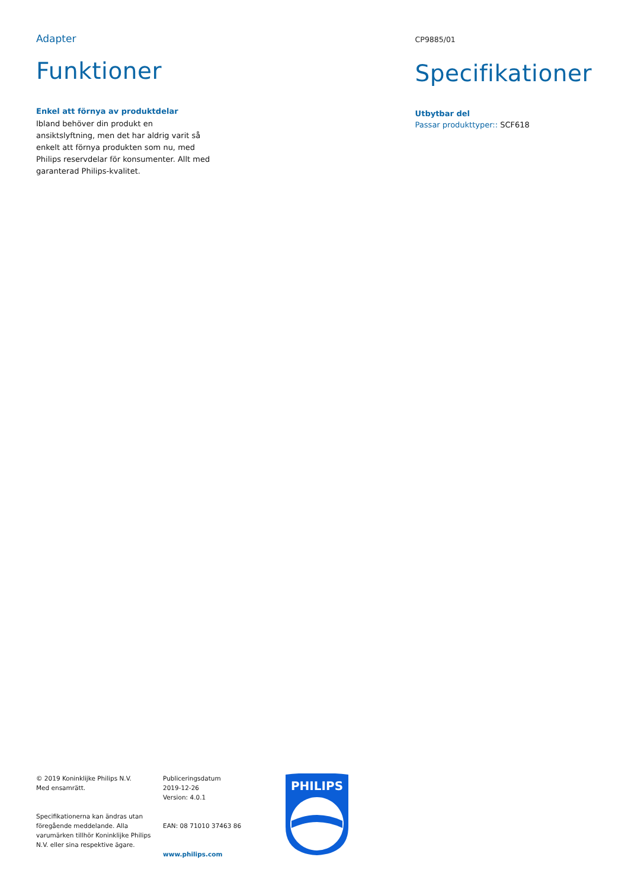Adapter
Funktioner
Enkel att förnya av produktdelar
Ibland behöver din produkt en ansiktslyftning, men det har aldrig varit så enkelt att förnya produkten som nu, med Philips reservdelar för konsumenter. Allt med garanterad Philips-kvalitet.
CP9885/01
Specifikationer
Utbytbar del
Passar produkttyper:: SCF618
© 2019 Koninklijke Philips N.V.
Med ensamrätt.
Specifikationerna kan ändras utan föregående meddelande. Alla varumärken tillhör Koninklijke Philips N.V. eller sina respektive ägare.
Publiceringsdatum
2019-12-26
Version: 4.0.1
EAN: 08 71010 37463 86
www.philips.com
PHILIPS